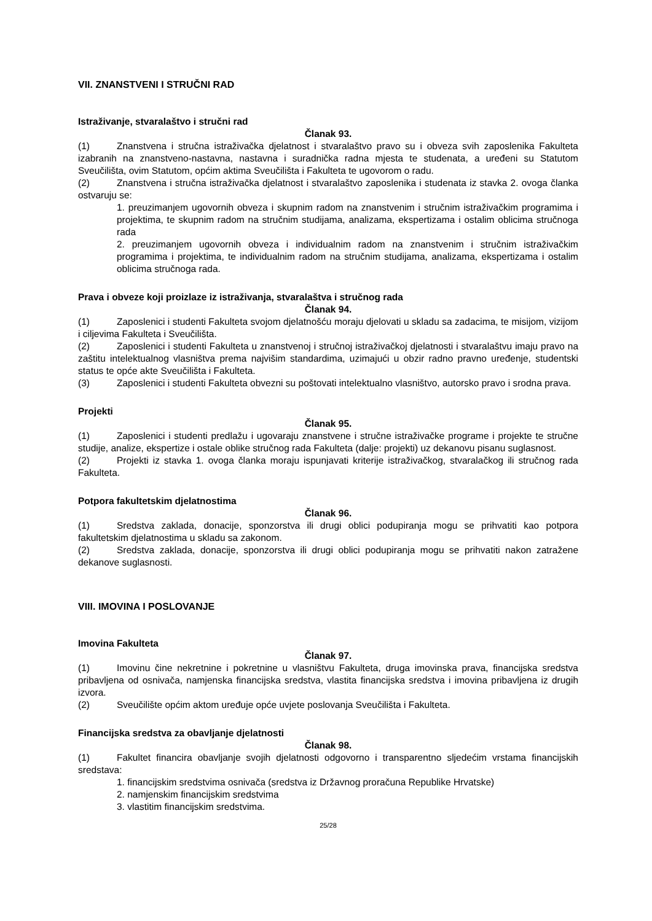VII. ZNANSTVENI I STRUČNI RAD
Istraživanje, stvaralaštvo i stručni rad
Članak 93.
(1) Znanstvena i stručna istraživačka djelatnost i stvaralaštvo pravo su i obveza svih zaposlenika Fakulteta izabranih na znanstveno-nastavna, nastavna i suradnička radna mjesta te studenata, a uređeni su Statutom Sveučilišta, ovim Statutom, općim aktima Sveučilišta i Fakulteta te ugovorom o radu.
(2) Znanstvena i stručna istraživačka djelatnost i stvaralaštvo zaposlenika i studenata iz stavka 2. ovoga članka ostvaruju se:
1. preuzimanjem ugovornih obveza i skupnim radom na znanstvenim i stručnim istraživačkim programima i projektima, te skupnim radom na stručnim studijama, analizama, ekspertizama i ostalim oblicima stručnoga rada
2. preuzimanjem ugovornih obveza i individualnim radom na znanstvenim i stručnim istraživačkim programima i projektima, te individualnim radom na stručnim studijama, analizama, ekspertizama i ostalim oblicima stručnoga rada.
Prava i obveze koji proizlaze iz istraživanja, stvaralaštva i stručnog rada
Članak 94.
(1) Zaposlenici i studenti Fakulteta svojom djelatnošću moraju djelovati u skladu sa zadacima, te misijom, vizijom i ciljevima Fakulteta i Sveučilišta.
(2) Zaposlenici i studenti Fakulteta u znanstvenoj i stručnoj istraživačkoj djelatnosti i stvaralaštvu imaju pravo na zaštitu intelektualnog vlasništva prema najvišim standardima, uzimajući u obzir radno pravno uređenje, studentski status te opće akte Sveučilišta i Fakulteta.
(3) Zaposlenici i studenti Fakulteta obvezni su poštovati intelektualno vlasništvo, autorsko pravo i srodna prava.
Projekti
Članak 95.
(1) Zaposlenici i studenti predlažu i ugovaraju znanstvene i stručne istraživačke programe i projekte te stručne studije, analize, ekspertize i ostale oblike stručnog rada Fakulteta (dalje: projekti) uz dekanovu pisanu suglasnost.
(2) Projekti iz stavka 1. ovoga članka moraju ispunjavati kriterije istraživačkog, stvaralačkog ili stručnog rada Fakulteta.
Potpora fakultetskim djelatnostima
Članak 96.
(1) Sredstva zaklada, donacije, sponzorstva ili drugi oblici podupiranja mogu se prihvatiti kao potpora fakultetskim djelatnostima u skladu sa zakonom.
(2) Sredstva zaklada, donacije, sponzorstva ili drugi oblici podupiranja mogu se prihvatiti nakon zatražene dekanove suglasnosti.
VIII. IMOVINA I POSLOVANJE
Imovina Fakulteta
Članak 97.
(1) Imovinu čine nekretnine i pokretnine u vlasništvu Fakulteta, druga imovinska prava, financijska sredstva pribavljena od osnivača, namjenska financijska sredstva, vlastita financijska sredstva i imovina pribavljena iz drugih izvora.
(2) Sveučilište općim aktom uređuje opće uvjete poslovanja Sveučilišta i Fakulteta.
Financijska sredstva za obavljanje djelatnosti
Članak 98.
(1) Fakultet financira obavljanje svojih djelatnosti odgovorno i transparentno sljedećim vrstama financijskih sredstava:
1. financijskim sredstvima osnivača (sredstva iz Državnog proračuna Republike Hrvatske)
2. namjenskim financijskim sredstvima
3. vlastitim financijskim sredstvima.
25/28